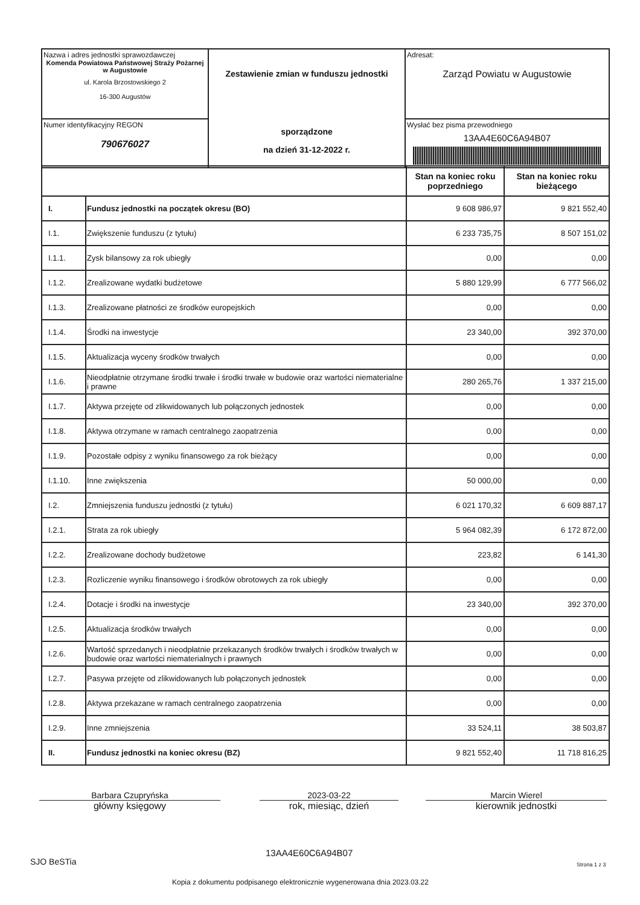| Nazwa i adres jednostki sprawozdawczej Komenda Powiatowa Państwowej Straży Pożarnej w Augustowie ul. Karola Brzostowskiego 2 16-300 Augustów | Zestawienie zmian w funduszu jednostki sporządzone na dzień 31-12-2022 r. | Adresat: Zarząd Powiatu w Augustowie |
| Numer identyfikacyjny REGON 790676027 | | Wysłać bez pisma przewodniego 13AA4E60C6A94B07 |
| | | Stan na koniec roku poprzedniego | Stan na koniec roku bieżącego |
| --- | --- | --- | --- |
| I. | Fundusz jednostki na początek okresu (BO) | 9 608 986,97 | 9 821 552,40 |
| I.1. | Zwiększenie funduszu (z tytułu) | 6 233 735,75 | 8 507 151,02 |
| I.1.1. | Zysk bilansowy za rok ubiegły | 0,00 | 0,00 |
| I.1.2. | Zrealizowane wydatki budżetowe | 5 880 129,99 | 6 777 566,02 |
| I.1.3. | Zrealizowane płatności ze środków europejskich | 0,00 | 0,00 |
| I.1.4. | Środki na inwestycje | 23 340,00 | 392 370,00 |
| I.1.5. | Aktualizacja wyceny środków trwałych | 0,00 | 0,00 |
| I.1.6. | Nieodpłatnie otrzymane środki trwałe i środki trwałe w budowie oraz wartości niematerialne i prawne | 280 265,76 | 1 337 215,00 |
| I.1.7. | Aktywa przejęte od zlikwidowanych lub połączonych jednostek | 0,00 | 0,00 |
| I.1.8. | Aktywa otrzymane w ramach centralnego zaopatrzenia | 0,00 | 0,00 |
| I.1.9. | Pozostałe odpisy z wyniku finansowego za rok bieżący | 0,00 | 0,00 |
| I.1.10. | Inne zwiększenia | 50 000,00 | 0,00 |
| I.2. | Zmniejszenia funduszu jednostki (z tytułu) | 6 021 170,32 | 6 609 887,17 |
| I.2.1. | Strata za rok ubiegły | 5 964 082,39 | 6 172 872,00 |
| I.2.2. | Zrealizowane dochody budżetowe | 223,82 | 6 141,30 |
| I.2.3. | Rozliczenie wyniku finansowego i środków obrotowych za rok ubiegły | 0,00 | 0,00 |
| I.2.4. | Dotacje i środki na inwestycje | 23 340,00 | 392 370,00 |
| I.2.5. | Aktualizacja środków trwałych | 0,00 | 0,00 |
| I.2.6. | Wartość sprzedanych i nieodpłatnie przekazanych środków trwałych i środków trwałych w budowie oraz wartości niematerialnych i prawnych | 0,00 | 0,00 |
| I.2.7. | Pasywa przejęte od zlikwidowanych lub połączonych jednostek | 0,00 | 0,00 |
| I.2.8. | Aktywa przekazane w ramach centralnego zaopatrzenia | 0,00 | 0,00 |
| I.2.9. | Inne zmniejszenia | 33 524,11 | 38 503,87 |
| II. | Fundusz jednostki na koniec okresu (BZ) | 9 821 552,40 | 11 718 816,25 |
Barbara Czupryńska
główny księgowy
2023-03-22
rok, miesiąc, dzień
Marcin Wierel
kierownik jednostki
SJO BeSTia
13AA4E60C6A94B07
Strona 1 z 3
Kopia z dokumentu podpisanego elektronicznie wygenerowana dnia 2023.03.22